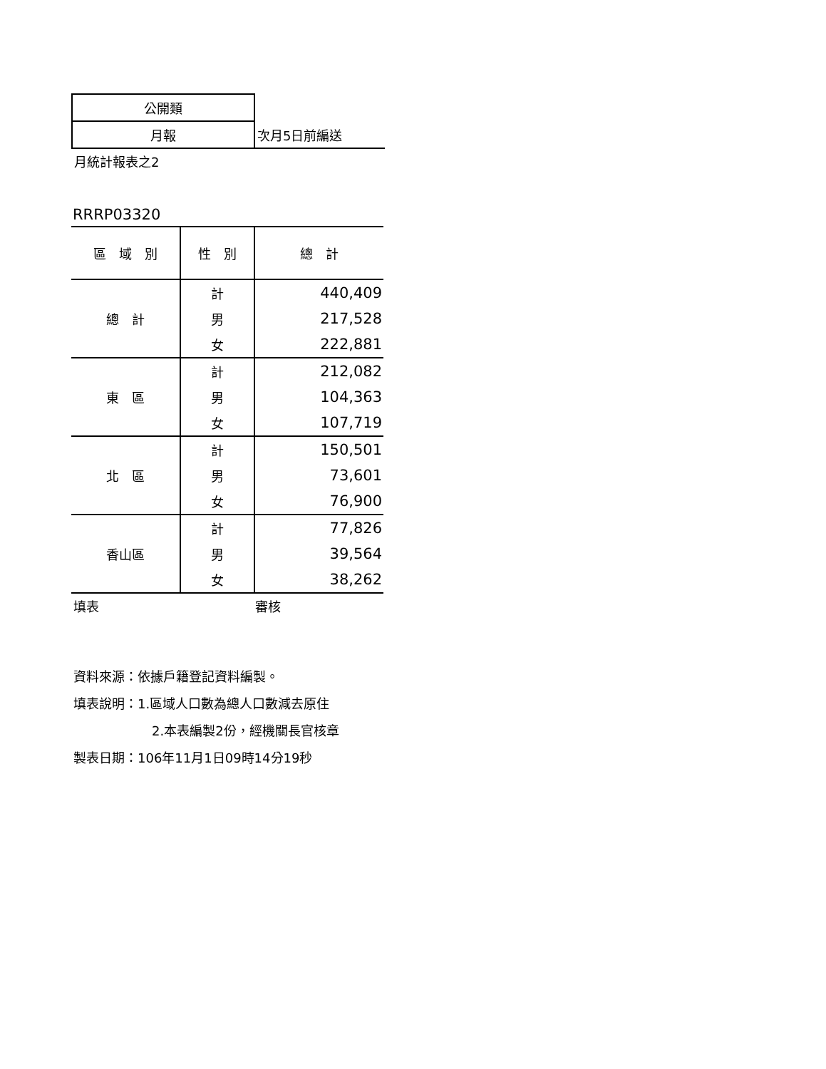| 公開類 | |
| 月報 | 次月5日前編送 |
月統計報表之2
RRRP03320
| 區 域 別 | 性 別 | 總 計 |
| --- | --- | --- |
| 總 計 | 計 | 440,409 |
| | 男 | 217,528 |
| | 女 | 222,881 |
| 東 區 | 計 | 212,082 |
| | 男 | 104,363 |
| | 女 | 107,719 |
| 北 區 | 計 | 150,501 |
| | 男 | 73,601 |
| | 女 | 76,900 |
| 香山區 | 計 | 77,826 |
| | 男 | 39,564 |
| | 女 | 38,262 |
填表 審核
資料來源：依據戶籍登記資料編製。
填表說明：1.區域人口數為總人口數減去原住
2.本表編製2份，經機關長官核章
製表日期：106年11月1日09時14分19秒